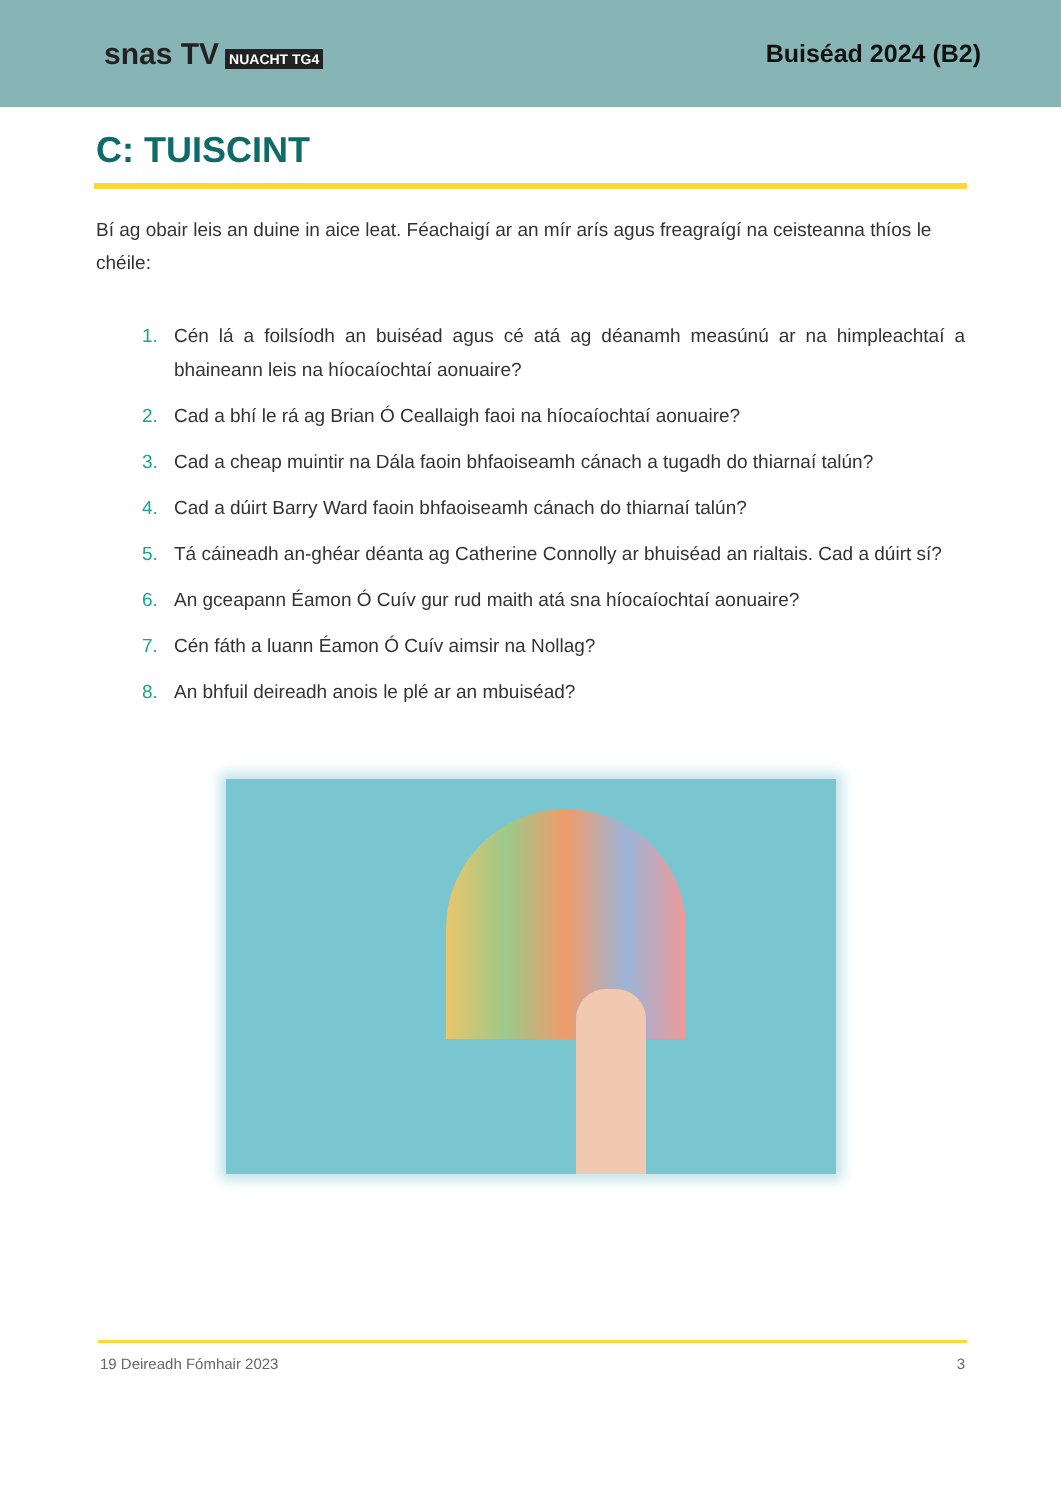snas TV NUACHT TG4
Buiséad 2024 (B2)
C: TUISCINT
Bí ag obair leis an duine in aice leat. Féachaigí ar an mír arís agus freagraígí na ceisteanna thíos le chéile:
1. Cén lá a foilsíodh an buiséad agus cé atá ag déanamh measúnú ar na himpleachtaí a bhaineann leis na híocaíochtaí aonuaire?
2. Cad a bhí le rá ag Brian Ó Ceallaigh faoi na híocaíochtaí aonuaire?
3. Cad a cheap muintir na Dála faoin bhfaoiseamh cánach a tugadh do thiarnaí talún?
4. Cad a dúirt Barry Ward faoin bhfaoiseamh cánach do thiarnaí talún?
5. Tá cáineadh an-ghéar déanta ag Catherine Connolly ar bhuiséad an rialtais. Cad a dúirt sí?
6. An gceapann Éamon Ó Cuív gur rud maith atá sna híocaíochtaí aonuaire?
7. Cén fáth a luann Éamon Ó Cuív aimsir na Nollag?
8. An bhfuil deireadh anois le plé ar an mbuiséad?
19 Deireadh Fómhair 2023 3